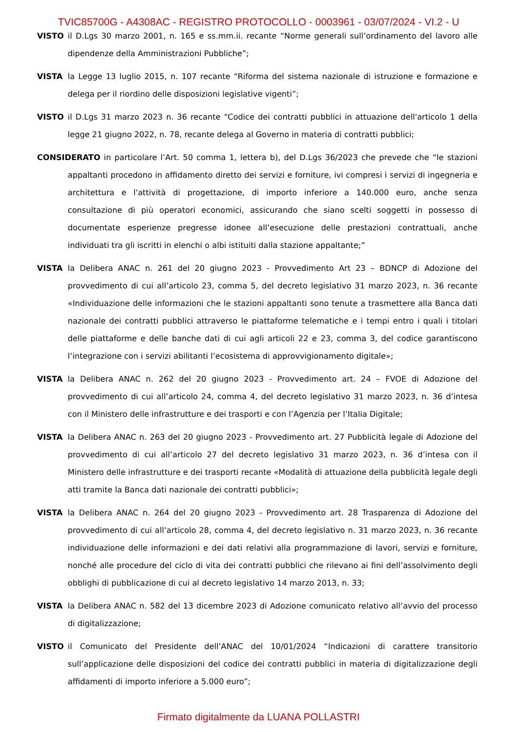TVIC85700G - A4308AC - REGISTRO PROTOCOLLO - 0003961 - 03/07/2024 - VI.2 - U
VISTO il D.Lgs 30 marzo 2001, n. 165 e ss.mm.ii. recante “Norme generali sull’ordinamento del lavoro alle dipendenze della Amministrazioni Pubbliche”;
VISTA la Legge 13 luglio 2015, n. 107 recante “Riforma del sistema nazionale di istruzione e formazione e delega per il riordino delle disposizioni legislative vigenti”;
VISTO il D.Lgs 31 marzo 2023 n. 36 recante “Codice dei contratti pubblici in attuazione dell'articolo 1 della legge 21 giugno 2022, n. 78, recante delega al Governo in materia di contratti pubblici;
CONSIDERATO in particolare l’Art. 50 comma 1, lettera b), del D.Lgs 36/2023 che prevede che “le stazioni appaltanti procedono in affidamento diretto dei servizi e forniture, ivi compresi i servizi di ingegneria e architettura e l'attività di progettazione, di importo inferiore a 140.000 euro, anche senza consultazione di più operatori economici, assicurando che siano scelti soggetti in possesso di documentate esperienze pregresse idonee all’esecuzione delle prestazioni contrattuali, anche individuati tra gli iscritti in elenchi o albi istituiti dalla stazione appaltante;”
VISTA la Delibera ANAC n. 261 del 20 giugno 2023 - Provvedimento Art 23 – BDNCP di Adozione del provvedimento di cui all’articolo 23, comma 5, del decreto legislativo 31 marzo 2023, n. 36 recante «Individuazione delle informazioni che le stazioni appaltanti sono tenute a trasmettere alla Banca dati nazionale dei contratti pubblici attraverso le piattaforme telematiche e i tempi entro i quali i titolari delle piattaforme e delle banche dati di cui agli articoli 22 e 23, comma 3, del codice garantiscono l’integrazione con i servizi abilitanti l’ecosistema di approvvigionamento digitale»;
VISTA la Delibera ANAC n. 262 del 20 giugno 2023 - Provvedimento art. 24 – FVOE di Adozione del provvedimento di cui all’articolo 24, comma 4, del decreto legislativo 31 marzo 2023, n. 36 d’intesa con il Ministero delle infrastrutture e dei trasporti e con l’Agenzia per l’Italia Digitale;
VISTA la Delibera ANAC n. 263 del 20 giugno 2023 - Provvedimento art. 27 Pubblicità legale di Adozione del provvedimento di cui all’articolo 27 del decreto legislativo 31 marzo 2023, n. 36 d’intesa con il Ministero delle infrastrutture e dei trasporti recante «Modalità di attuazione della pubblicità legale degli atti tramite la Banca dati nazionale dei contratti pubblici»;
VISTA la Delibera ANAC n. 264 del 20 giugno 2023 - Provvedimento art. 28 Trasparenza di Adozione del provvedimento di cui all’articolo 28, comma 4, del decreto legislativo n. 31 marzo 2023, n. 36 recante individuazione delle informazioni e dei dati relativi alla programmazione di lavori, servizi e forniture, nonché alle procedure del ciclo di vita dei contratti pubblici che rilevano ai fini dell’assolvimento degli obblighi di pubblicazione di cui al decreto legislativo 14 marzo 2013, n. 33;
VISTA la Delibera ANAC n. 582 del 13 dicembre 2023 di Adozione comunicato relativo all’avvio del processo di digitalizzazione;
VISTO il Comunicato del Presidente dell’ANAC del 10/01/2024 “Indicazioni di carattere transitorio sull’applicazione delle disposizioni del codice dei contratti pubblici in materia di digitalizzazione degli affidamenti di importo inferiore a 5.000 euro”;
Firmato digitalmente da LUANA POLLASTRI